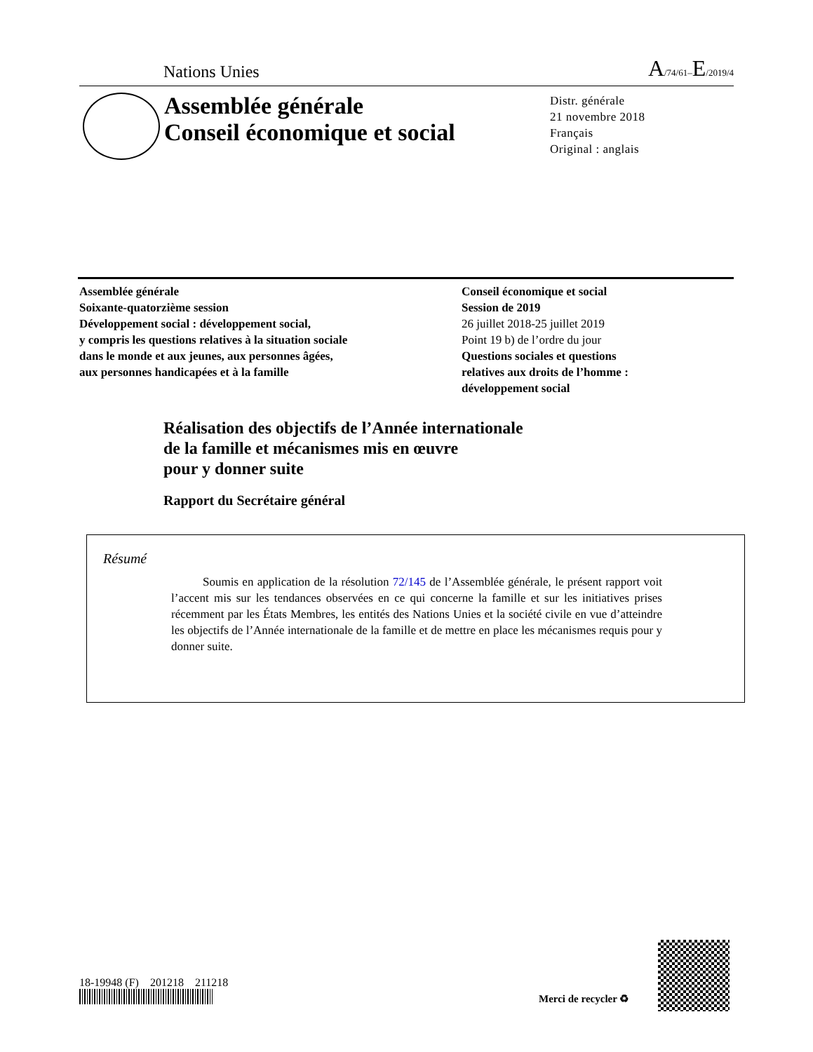Nations Unies A/74/61–E/2019/4
Assemblée générale
Conseil économique et social
Distr. générale
21 novembre 2018
Français
Original : anglais
Assemblée générale
Soixante-quatorzième session
Développement social : développement social,
y compris les questions relatives à la situation sociale
dans le monde et aux jeunes, aux personnes âgées,
aux personnes handicapées et à la famille
Conseil économique et social
Session de 2019
26 juillet 2018-25 juillet 2019
Point 19 b) de l’ordre du jour
Questions sociales et questions
relatives aux droits de l’homme :
développement social
Réalisation des objectifs de l’Année internationale
de la famille et mécanismes mis en œuvre
pour y donner suite
Rapport du Secrétaire général
Résumé
Soumis en application de la résolution 72/145 de l’Assemblée générale, le présent rapport voit l’accent mis sur les tendances observées en ce qui concerne la famille et sur les initiatives prises récemment par les États Membres, les entités des Nations Unies et la société civile en vue d’atteindre les objectifs de l’Année internationale de la famille et de mettre en place les mécanismes requis pour y donner suite.
18-19948 (F) 201218 211218
Merci de recycler ♻